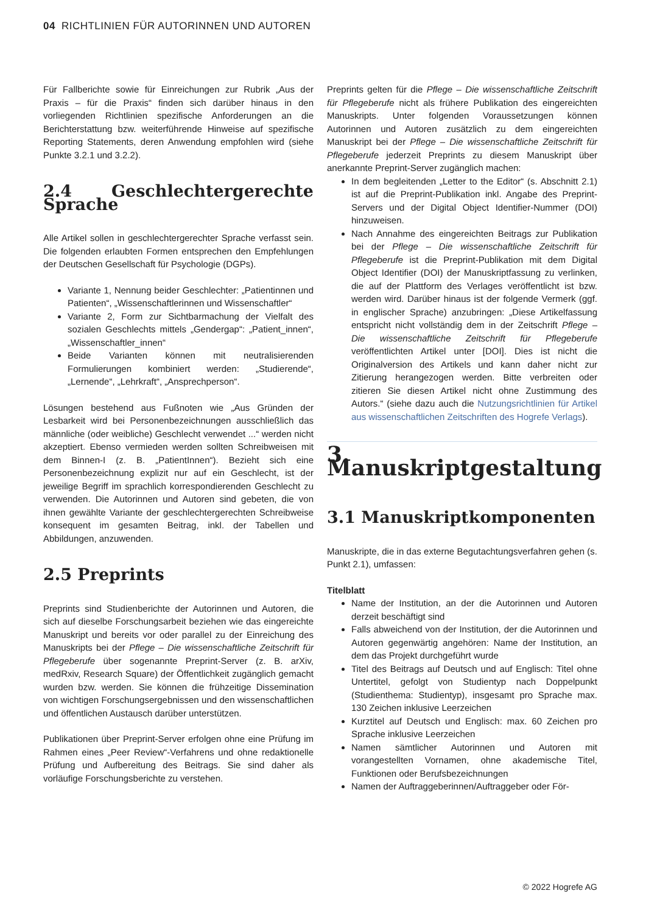04 RICHTLINIEN FÜR AUTORINNEN UND AUTOREN
Für Fallberichte sowie für Einreichungen zur Rubrik „Aus der Praxis – für die Praxis“ finden sich darüber hinaus in den vorliegenden Richtlinien spezifische Anforderungen an die Berichterstattung bzw. weiterführende Hinweise auf spezifische Reporting Statements, deren Anwendung empfohlen wird (siehe Punkte 3.2.1 und 3.2.2).
2.4 Geschlechtergerechte Sprache
Alle Artikel sollen in geschlechtergerechter Sprache verfasst sein. Die folgenden erlaubten Formen entsprechen den Empfehlungen der Deutschen Gesellschaft für Psychologie (DGPs).
Variante 1, Nennung beider Geschlechter: „Patientinnen und Patienten“, „Wissenschaftlerinnen und Wissenschaftler“
Variante 2, Form zur Sichtbarmachung der Vielfalt des sozialen Geschlechts mittels „Gendergap“: „Patient_innen“, „Wissenschaftler_innen“
Beide Varianten können mit neutralisierenden Formulierungen kombiniert werden: „Studierende“, „Lernende“, „Lehrkraft“, „Ansprechperson“.
Lösungen bestehend aus Fußnoten wie „Aus Gründen der Lesbarkeit wird bei Personenbezeichnungen ausschließlich das männliche (oder weibliche) Geschlecht verwendet ...“ werden nicht akzeptiert. Ebenso vermieden werden sollten Schreibweisen mit dem Binnen-I (z. B. „PatientInnen“). Bezieht sich eine Personenbezeichnung explizit nur auf ein Geschlecht, ist der jeweilige Begriff im sprachlich korrespondierenden Geschlecht zu verwenden. Die Autorinnen und Autoren sind gebeten, die von ihnen gewählte Variante der geschlechtergerechten Schreibweise konsequent im gesamten Beitrag, inkl. der Tabellen und Abbildungen, anzuwenden.
2.5 Preprints
Preprints sind Studienberichte der Autorinnen und Autoren, die sich auf dieselbe Forschungsarbeit beziehen wie das eingereichte Manuskript und bereits vor oder parallel zu der Einreichung des Manuskripts bei der Pflege – Die wissenschaftliche Zeitschrift für Pflegeberufe über sogenannte Preprint-Server (z. B. arXiv, medRxiv, Research Square) der Öffentlichkeit zugänglich gemacht wurden bzw. werden. Sie können die frühzeitige Dissemination von wichtigen Forschungsergebnissen und den wissenschaftlichen und öffentlichen Austausch darüber unterstützen.
Publikationen über Preprint-Server erfolgen ohne eine Prüfung im Rahmen eines „Peer Review“-Verfahrens und ohne redaktionelle Prüfung und Aufbereitung des Beitrags. Sie sind daher als vorläufige Forschungsberichte zu verstehen.
Preprints gelten für die Pflege – Die wissenschaftliche Zeitschrift für Pflegeberufe nicht als frühere Publikation des eingereichten Manuskripts. Unter folgenden Voraussetzungen können Autorinnen und Autoren zusätzlich zu dem eingereichten Manuskript bei der Pflege – Die wissenschaftliche Zeitschrift für Pflegeberufe jederzeit Preprints zu diesem Manuskript über anerkannte Preprint-Server zugänglich machen:
In dem begleitenden „Letter to the Editor“ (s. Abschnitt 2.1) ist auf die Preprint-Publikation inkl. Angabe des Preprint-Servers und der Digital Object Identifier-Nummer (DOI) hinzuweisen.
Nach Annahme des eingereichten Beitrags zur Publikation bei der Pflege – Die wissenschaftliche Zeitschrift für Pflegeberufe ist die Preprint-Publikation mit dem Digital Object Identifier (DOI) der Manuskriptfassung zu verlinken, die auf der Plattform des Verlages veröffentlicht ist bzw. werden wird. Darüber hinaus ist der folgende Vermerk (ggf. in englischer Sprache) anzubringen: „Diese Artikelfassung entspricht nicht vollständig dem in der Zeitschrift Pflege – Die wissenschaftliche Zeitschrift für Pflegeberufe veröffentlichten Artikel unter [DOI]. Dies ist nicht die Originalversion des Artikels und kann daher nicht zur Zitierung herangezogen werden. Bitte verbreiten oder zitieren Sie diesen Artikel nicht ohne Zustimmung des Autors.“ (siehe dazu auch die Nutzungsrichtlinien für Artikel aus wissenschaftlichen Zeitschriften des Hogrefe Verlags).
3. Manuskriptgestaltung
3.1 Manuskriptkomponenten
Manuskripte, die in das externe Begutachtungsverfahren gehen (s. Punkt 2.1), umfassen:
Titelblatt
Name der Institution, an der die Autorinnen und Autoren derzeit beschäftigt sind
Falls abweichend von der Institution, der die Autorinnen und Autoren gegenwärtig angehören: Name der Institution, an dem das Projekt durchgeführt wurde
Titel des Beitrags auf Deutsch und auf Englisch: Titel ohne Untertitel, gefolgt von Studientyp nach Doppelpunkt (Studienthema: Studientyp), insgesamt pro Sprache max. 130 Zeichen inklusive Leerzeichen
Kurztitel auf Deutsch und Englisch: max. 60 Zeichen pro Sprache inklusive Leerzeichen
Namen sämtlicher Autorinnen und Autoren mit vorangestellten Vornamen, ohne akademische Titel, Funktionen oder Berufsbezeichnungen
Namen der Auftraggeberinnen/Auftraggeber oder För-
© 2022 Hogrefe AG